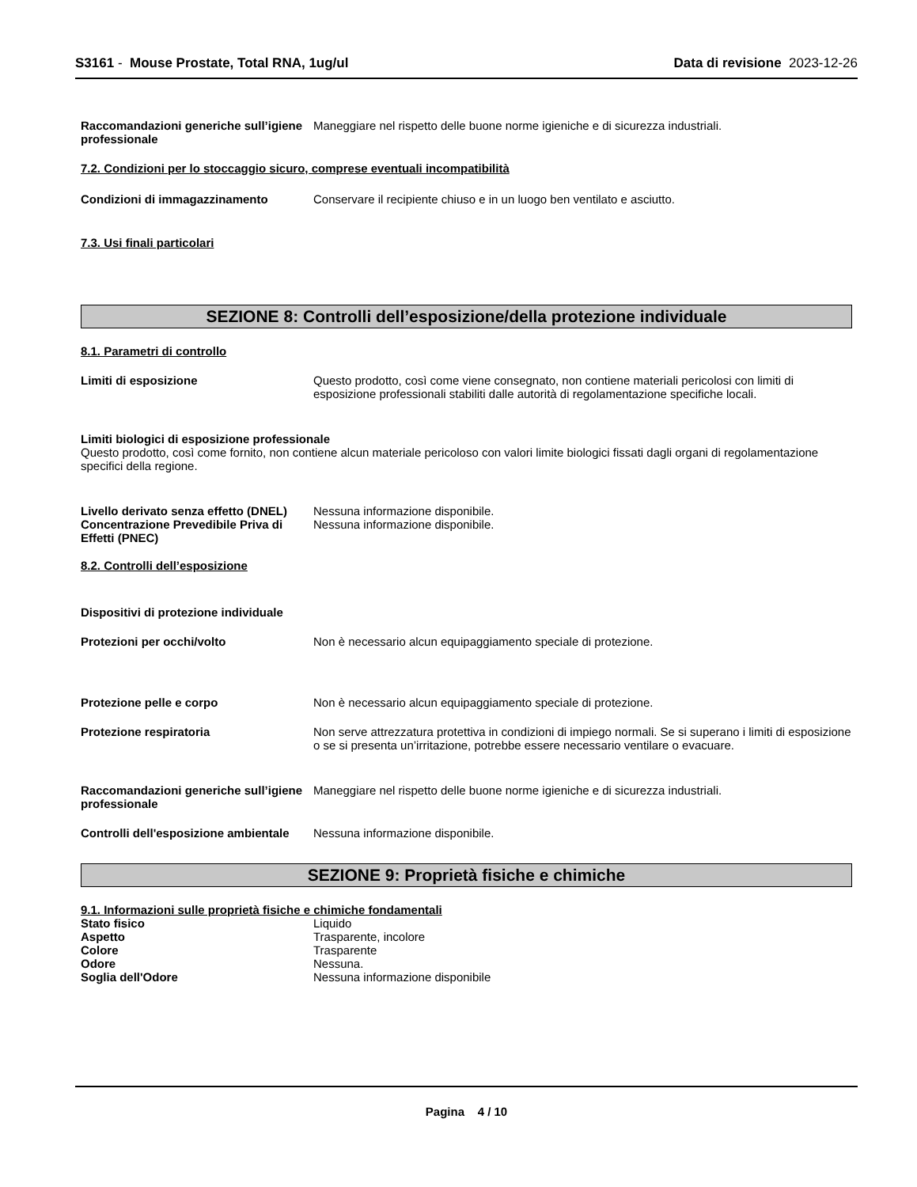S3161 - Mouse Prostate, Total RNA, 1ug/ul
Data di revisione 2023-12-26
Raccomandazioni generiche sull’igiene professionale
Maneggiare nel rispetto delle buone norme igieniche e di sicurezza industriali.
7.2. Condizioni per lo stoccaggio sicuro, comprese eventuali incompatibilità
Condizioni di immagazzinamento Conservare il recipiente chiuso e in un luogo ben ventilato e asciutto.
7.3. Usi finali particolari
SEZIONE 8: Controlli dell’esposizione/della protezione individuale
8.1. Parametri di controllo
Limiti di esposizione Questo prodotto, così come viene consegnato, non contiene materiali pericolosi con limiti di esposizione professionali stabiliti dalle autorità di regolamentazione specifiche locali.
Limiti biologici di esposizione professionale
Questo prodotto, così come fornito, non contiene alcun materiale pericoloso con valori limite biologici fissati dagli organi di regolamentazione specifici della regione.
Livello derivato senza effetto (DNEL)
Nessuna informazione disponibile.
Concentrazione Prevedibile Priva di Effetti (PNEC)
Nessuna informazione disponibile.
8.2. Controlli dell’esposizione
Dispositivi di protezione individuale
Protezioni per occhi/volto Non è necessario alcun equipaggiamento speciale di protezione.
Protezione pelle e corpo Non è necessario alcun equipaggiamento speciale di protezione.
Protezione respiratoria Non serve attrezzatura protettiva in condizioni di impiego normali. Se si superano i limiti di esposizione o se si presenta un’irritazione, potrebbe essere necessario ventilare o evacuare.
Raccomandazioni generiche sull’igiene professionale
Maneggiare nel rispetto delle buone norme igieniche e di sicurezza industriali.
Controlli dell'esposizione ambientale
Nessuna informazione disponibile.
SEZIONE 9: Proprietà fisiche e chimiche
9.1. Informazioni sulle proprietà fisiche e chimiche fondamentali
Stato fisico Liquido
Aspetto Trasparente, incolore
Colore Trasparente
Odore Nessuna.
Soglia dell'Odore Nessuna informazione disponibile
Pagina 4 / 10